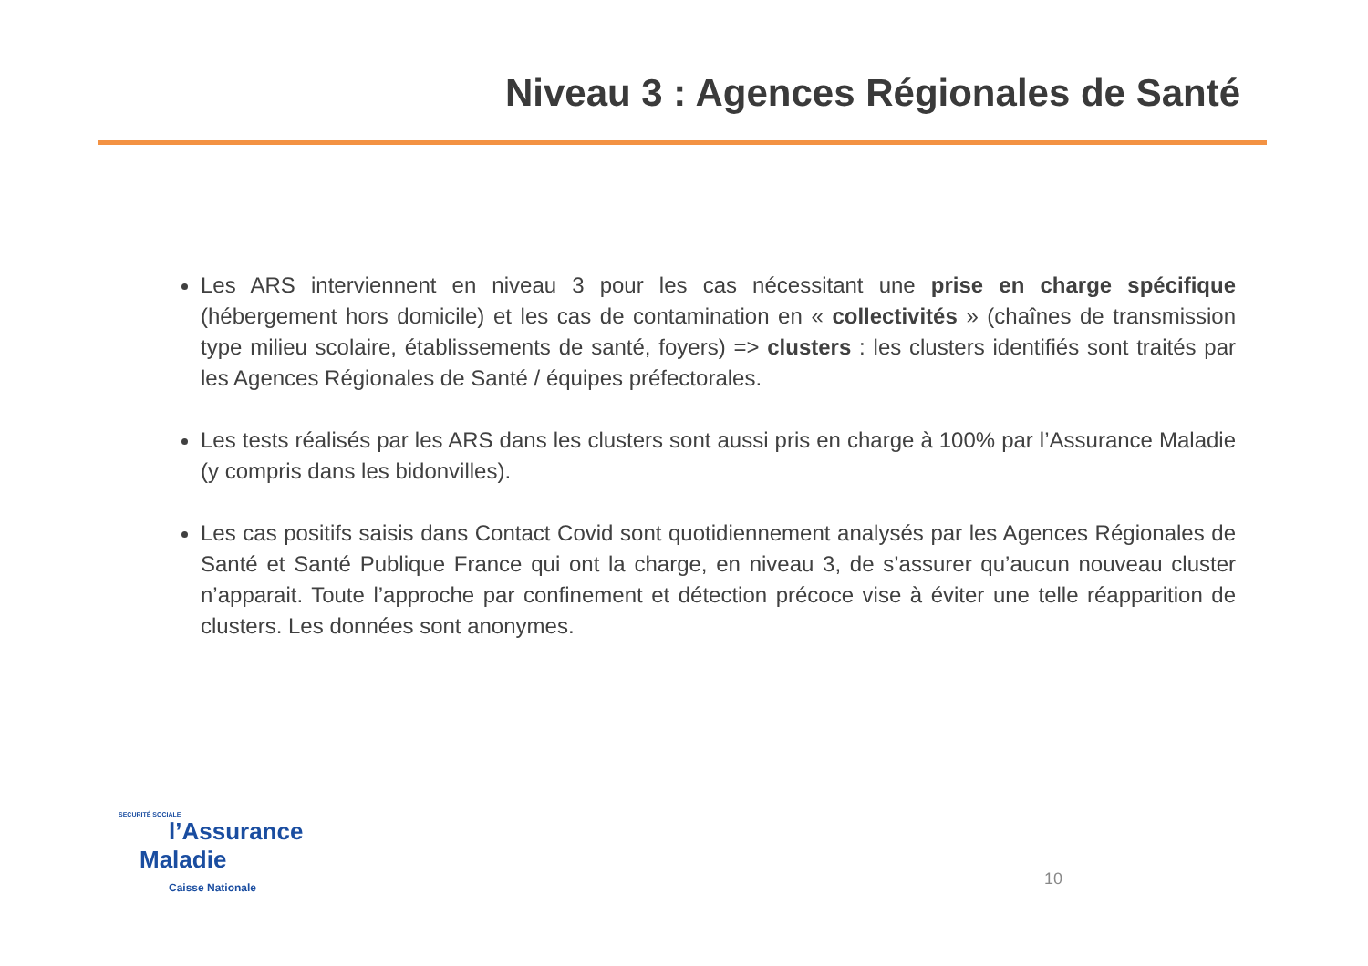Niveau 3 : Agences Régionales de Santé
Les ARS interviennent en niveau 3 pour les cas nécessitant une prise en charge spécifique (hébergement hors domicile) et les cas de contamination en « collectivités » (chaînes de transmission type milieu scolaire, établissements de santé, foyers) => clusters : les clusters identifiés sont traités par les Agences Régionales de Santé / équipes préfectorales.
Les tests réalisés par les ARS dans les clusters sont aussi pris en charge à 100% par l’Assurance Maladie (y compris dans les bidonvilles).
Les cas positifs saisis dans Contact Covid sont quotidiennement analysés par les Agences Régionales de Santé et Santé Publique France qui ont la charge, en niveau 3, de s’assurer qu’aucun nouveau cluster n’apparait. Toute l’approche par confinement et détection précoce vise à éviter une telle réapparition de clusters. Les données sont anonymes.
SECURITÉ SOCIALE
l’Assurance
Maladie
Caisse Nationale
10